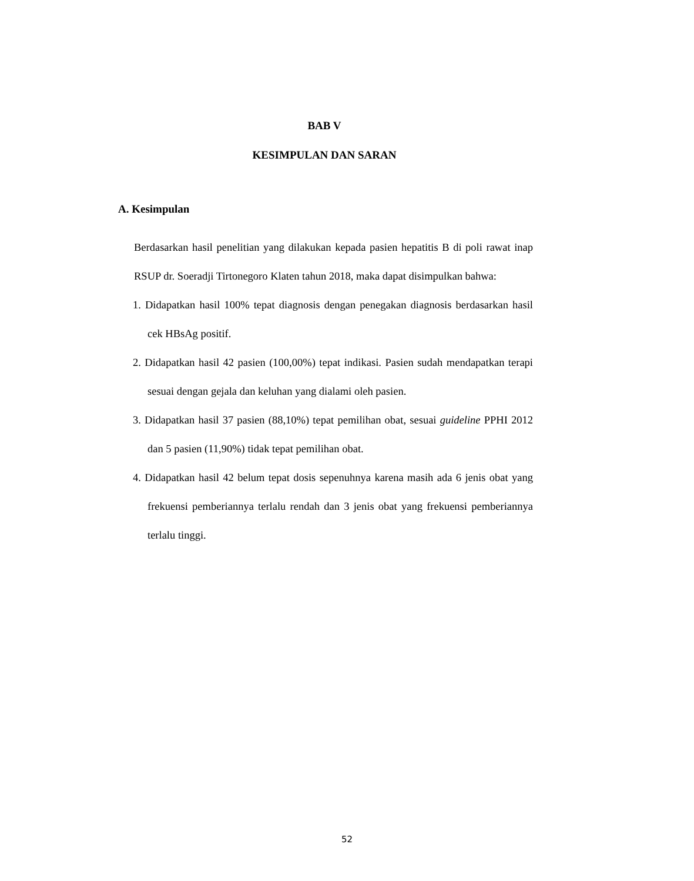BAB V
KESIMPULAN DAN SARAN
A. Kesimpulan
Berdasarkan hasil penelitian yang dilakukan kepada pasien hepatitis B di poli rawat inap RSUP dr. Soeradji Tirtonegoro Klaten tahun 2018, maka dapat disimpulkan bahwa:
1. Didapatkan hasil 100% tepat diagnosis dengan penegakan diagnosis berdasarkan hasil cek HBsAg positif.
2. Didapatkan hasil 42 pasien (100,00%) tepat indikasi. Pasien sudah mendapatkan terapi sesuai dengan gejala dan keluhan yang dialami oleh pasien.
3. Didapatkan hasil 37 pasien (88,10%) tepat pemilihan obat, sesuai guideline PPHI 2012 dan 5 pasien (11,90%) tidak tepat pemilihan obat.
4. Didapatkan hasil 42 belum tepat dosis sepenuhnya karena masih ada 6 jenis obat yang frekuensi pemberiannya terlalu rendah dan 3 jenis obat yang frekuensi pemberiannya terlalu tinggi.
52